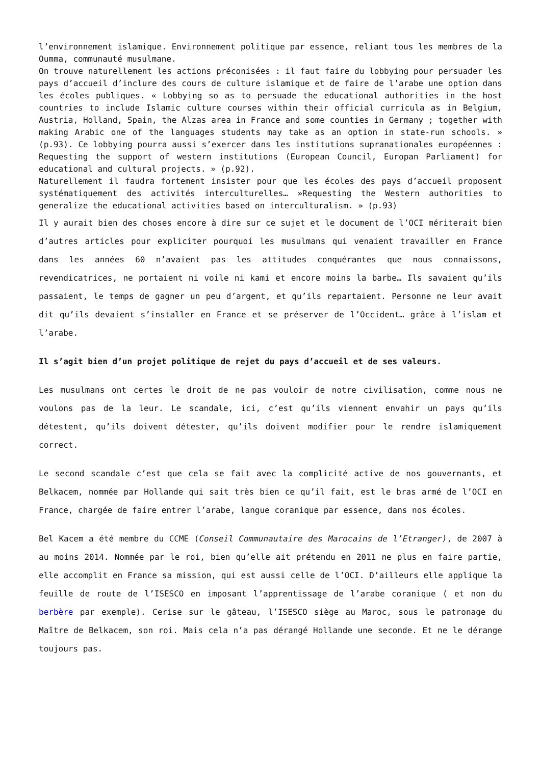l’environnement islamique. Environnement politique par essence, reliant tous les membres de la Oumma, communauté musulmane.
On trouve naturellement les actions préconisées : il faut faire du lobbying pour persuader les pays d’accueil d’inclure des cours de culture islamique et de faire de l’arabe une option dans les écoles publiques. « Lobbying so as to persuade the educational authorities in the host countries to include Islamic culture courses within their official curricula as in Belgium, Austria, Holland, Spain, the Alzas area in France and some counties in Germany ; together with making Arabic one of the languages students may take as an option in state-run schools. » (p.93). Ce lobbying pourra aussi s’exercer dans les institutions supranationales européennes : Requesting the support of western institutions (European Council, Europan Parliament) for educational and cultural projects. » (p.92).
Naturellement il faudra fortement insister pour que les écoles des pays d’accueil proposent systématiquement des activités interculturelles… »Requesting the Western authorities to generalize the educational activities based on interculturalism. » (p.93)
Il y aurait bien des choses encore à dire sur ce sujet et le document de l’OCI mériterait bien d’autres articles pour expliciter pourquoi les musulmans qui venaient travailler en France dans les années 60 n’avaient pas les attitudes conquérantes que nous connaissons, revendicatrices, ne portaient ni voile ni kami et encore moins la barbe… Ils savaient qu’ils passaient, le temps de gagner un peu d’argent, et qu’ils repartaient. Personne ne leur avait dit qu’ils devaient s’installer en France et se préserver de l’Occident… grâce à l’islam et l’arabe.
Il s’agit bien d’un projet politique de rejet du pays d’accueil et de ses valeurs.
Les musulmans ont certes le droit de ne pas vouloir de notre civilisation, comme nous ne voulons pas de la leur. Le scandale, ici, c’est qu’ils viennent envahir un pays qu’ils détestent, qu’ils doivent détester, qu’ils doivent modifier pour le rendre islamiquement correct.
Le second scandale c’est que cela se fait avec la complicité active de nos gouvernants, et Belkacem, nommée par Hollande qui sait très bien ce qu’il fait, est le bras armé de l’OCI en France, chargée de faire entrer l’arabe, langue coranique par essence, dans nos écoles.
Bel Kacem a été membre du CCME (Conseil Communautaire des Marocains de l’Etranger), de 2007 à au moins 2014. Nommée par le roi, bien qu’elle ait prétendu en 2011 ne plus en faire partie, elle accomplit en France sa mission, qui est aussi celle de l’OCI. D’ailleurs elle applique la feuille de route de l’ISESCO en imposant l’apprentissage de l’arabe coranique ( et non du berbère par exemple). Cerise sur le gâteau, l’ISESCO siège au Maroc, sous le patronage du Maître de Belkacem, son roi. Mais cela n’a pas dérangé Hollande une seconde. Et ne le dérange toujours pas.